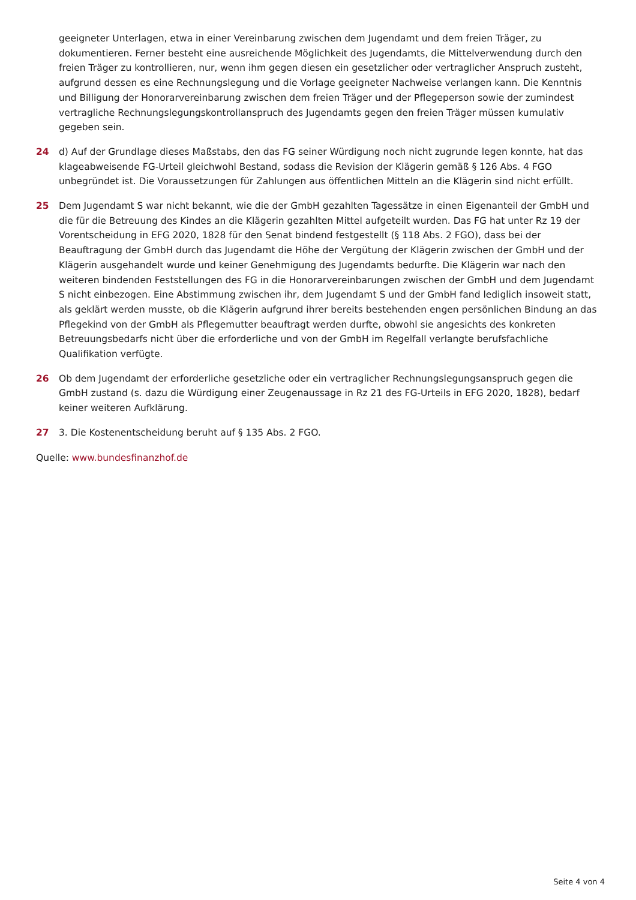geeigneter Unterlagen, etwa in einer Vereinbarung zwischen dem Jugendamt und dem freien Träger, zu dokumentieren. Ferner besteht eine ausreichende Möglichkeit des Jugendamts, die Mittelverwendung durch den freien Träger zu kontrollieren, nur, wenn ihm gegen diesen ein gesetzlicher oder vertraglicher Anspruch zusteht, aufgrund dessen es eine Rechnungslegung und die Vorlage geeigneter Nachweise verlangen kann. Die Kenntnis und Billigung der Honorarvereinbarung zwischen dem freien Träger und der Pflegeperson sowie der zumindest vertragliche Rechnungslegungskontrollanspruch des Jugendamts gegen den freien Träger müssen kumulativ gegeben sein.
24 d) Auf der Grundlage dieses Maßstabs, den das FG seiner Würdigung noch nicht zugrunde legen konnte, hat das klageabweisende FG-Urteil gleichwohl Bestand, sodass die Revision der Klägerin gemäß § 126 Abs. 4 FGO unbegründet ist. Die Voraussetzungen für Zahlungen aus öffentlichen Mitteln an die Klägerin sind nicht erfüllt.
25 Dem Jugendamt S war nicht bekannt, wie die der GmbH gezahlten Tagessätze in einen Eigenanteil der GmbH und die für die Betreuung des Kindes an die Klägerin gezahlten Mittel aufgeteilt wurden. Das FG hat unter Rz 19 der Vorentscheidung in EFG 2020, 1828 für den Senat bindend festgestellt (§ 118 Abs. 2 FGO), dass bei der Beauftragung der GmbH durch das Jugendamt die Höhe der Vergütung der Klägerin zwischen der GmbH und der Klägerin ausgehandelt wurde und keiner Genehmigung des Jugendamts bedurfte. Die Klägerin war nach den weiteren bindenden Feststellungen des FG in die Honorarvereinbarungen zwischen der GmbH und dem Jugendamt S nicht einbezogen. Eine Abstimmung zwischen ihr, dem Jugendamt S und der GmbH fand lediglich insoweit statt, als geklärt werden musste, ob die Klägerin aufgrund ihrer bereits bestehenden engen persönlichen Bindung an das Pflegekind von der GmbH als Pflegemutter beauftragt werden durfte, obwohl sie angesichts des konkreten Betreuungsbedarfs nicht über die erforderliche und von der GmbH im Regelfall verlangte berufsfachliche Qualifikation verfügte.
26 Ob dem Jugendamt der erforderliche gesetzliche oder ein vertraglicher Rechnungslegungsanspruch gegen die GmbH zustand (s. dazu die Würdigung einer Zeugenaussage in Rz 21 des FG-Urteils in EFG 2020, 1828), bedarf keiner weiteren Aufklärung.
27 3. Die Kostenentscheidung beruht auf § 135 Abs. 2 FGO.
Quelle: www.bundesfinanzhof.de
Seite 4 von 4